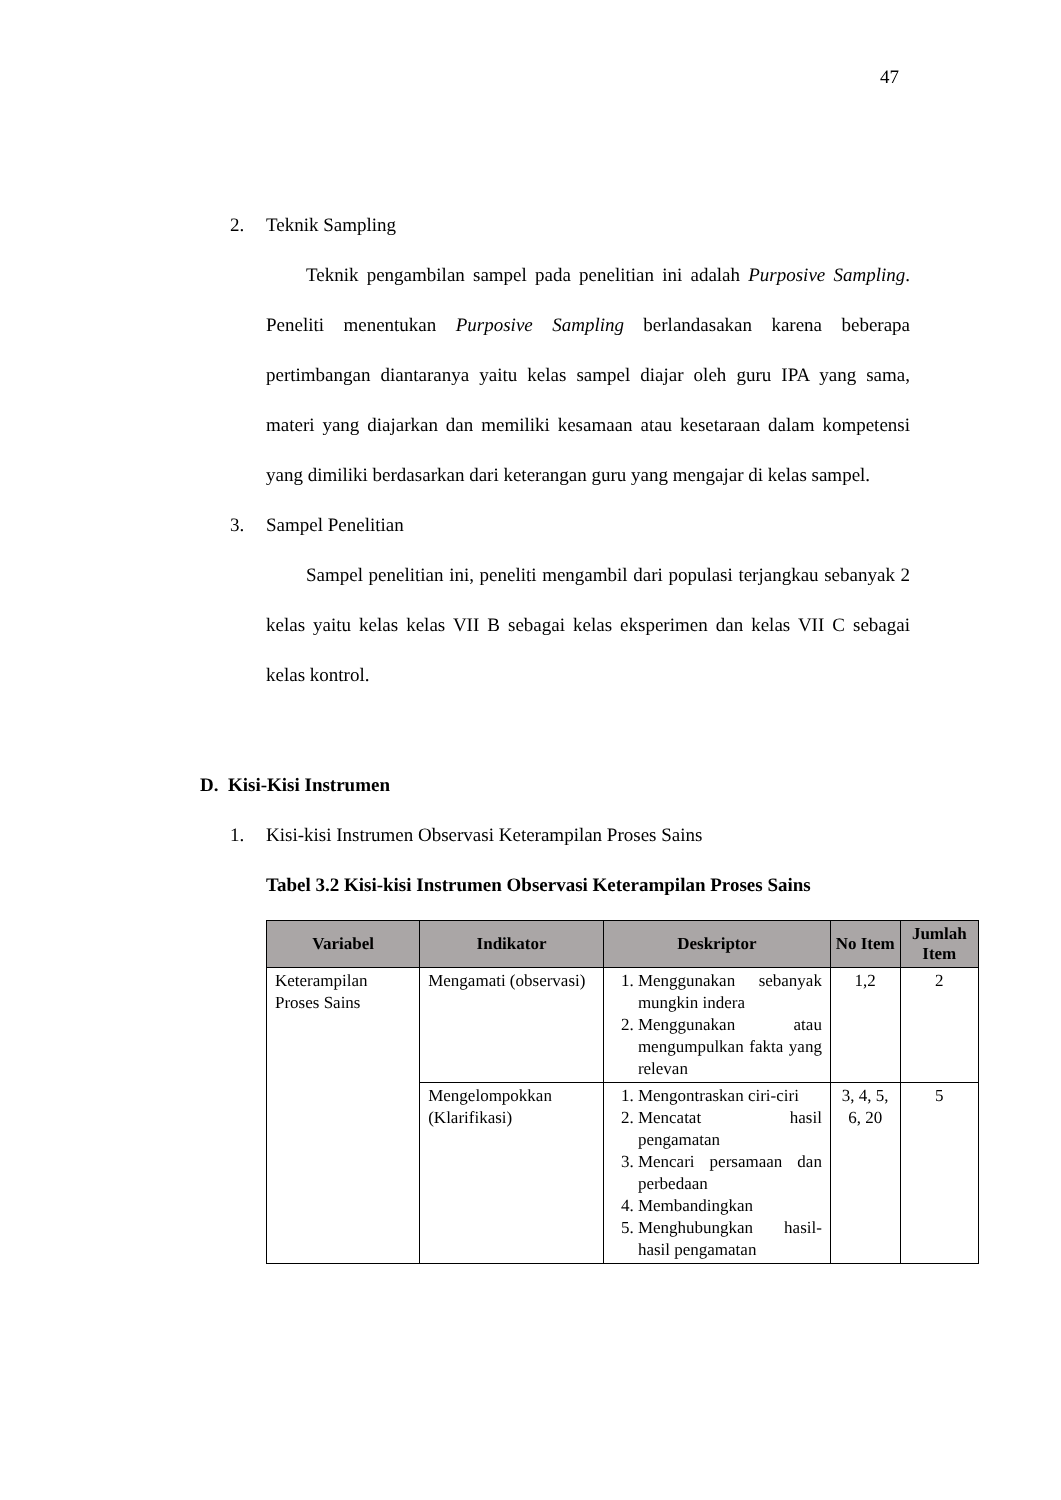47
2. Teknik Sampling
Teknik pengambilan sampel pada penelitian ini adalah Purposive Sampling. Peneliti menentukan Purposive Sampling berlandasakan karena beberapa pertimbangan diantaranya yaitu kelas sampel diajar oleh guru IPA yang sama, materi yang diajarkan dan memiliki kesamaan atau kesetaraan dalam kompetensi yang dimiliki berdasarkan dari keterangan guru yang mengajar di kelas sampel.
3. Sampel Penelitian
Sampel penelitian ini, peneliti mengambil dari populasi terjangkau sebanyak 2 kelas yaitu kelas kelas VII B sebagai kelas eksperimen dan kelas VII C sebagai kelas kontrol.
D. Kisi-Kisi Instrumen
1. Kisi-kisi Instrumen Observasi Keterampilan Proses Sains
Tabel 3.2 Kisi-kisi Instrumen Observasi Keterampilan Proses Sains
| Variabel | Indikator | Deskriptor | No Item | Jumlah Item |
| --- | --- | --- | --- | --- |
| Keterampilan Proses Sains | Mengamati (observasi) | 1. Menggunakan sebanyak mungkin indera 2. Menggunakan atau mengumpulkan fakta yang relevan | 1,2 | 2 |
| | Mengelompokkan (Klarifikasi) | 1. Mengontraskan ciri-ciri 2. Mencatat hasil pengamatan 3. Mencari persamaan dan perbedaan 4. Membandingkan 5. Menghubungkan hasil-hasil pengamatan | 3, 4, 5, 6, 20 | 5 |